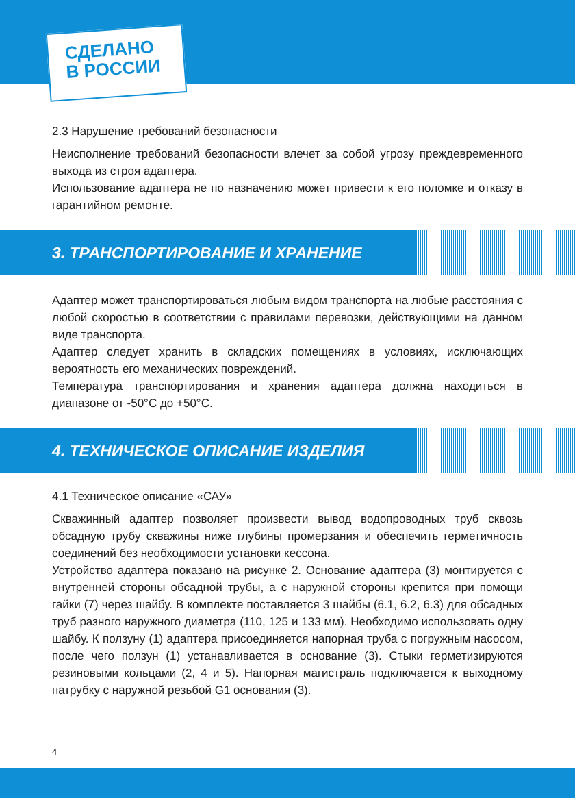СДЕЛАНО
В РОССИИ
2.3 Нарушение требований безопасности
Неисполнение требований безопасности влечет за собой угрозу преждевременного выхода из строя адаптера.
Использование адаптера не по назначению может привести к его поломке и отказу в гарантийном ремонте.
3. ТРАНСПОРТИРОВАНИЕ И ХРАНЕНИЕ
Адаптер может транспортироваться любым видом транспорта на любые расстояния с любой скоростью в соответствии с правилами перевозки, действующими на данном виде транспорта.
Адаптер следует хранить в складских помещениях в условиях, исключающих вероятность его механических повреждений.
Температура транспортирования и хранения адаптера должна находиться в диапазоне от -50°С до +50°С.
4. ТЕХНИЧЕСКОЕ ОПИСАНИЕ ИЗДЕЛИЯ
4.1 Техническое описание «САУ»
Скважинный адаптер позволяет произвести вывод водопроводных труб сквозь обсадную трубу скважины ниже глубины промерзания и обеспечить герметичность соединений без необходимости установки кессона.
Устройство адаптера показано на рисунке 2. Основание адаптера (3) монтируется с внутренней стороны обсадной трубы, а с наружной стороны крепится при помощи гайки (7) через шайбу. В комплекте поставляется 3 шайбы (6.1, 6.2, 6.3) для обсадных труб разного наружного диаметра (110, 125 и 133 мм). Необходимо использовать одну шайбу. К ползуну (1) адаптера присоединяется напорная труба с погружным насосом, после чего ползун (1) устанавливается в основание (3). Стыки герметизируются резиновыми кольцами (2, 4 и 5). Напорная магистраль подключается к выходному патрубку с наружной резьбой G1 основания (3).
4